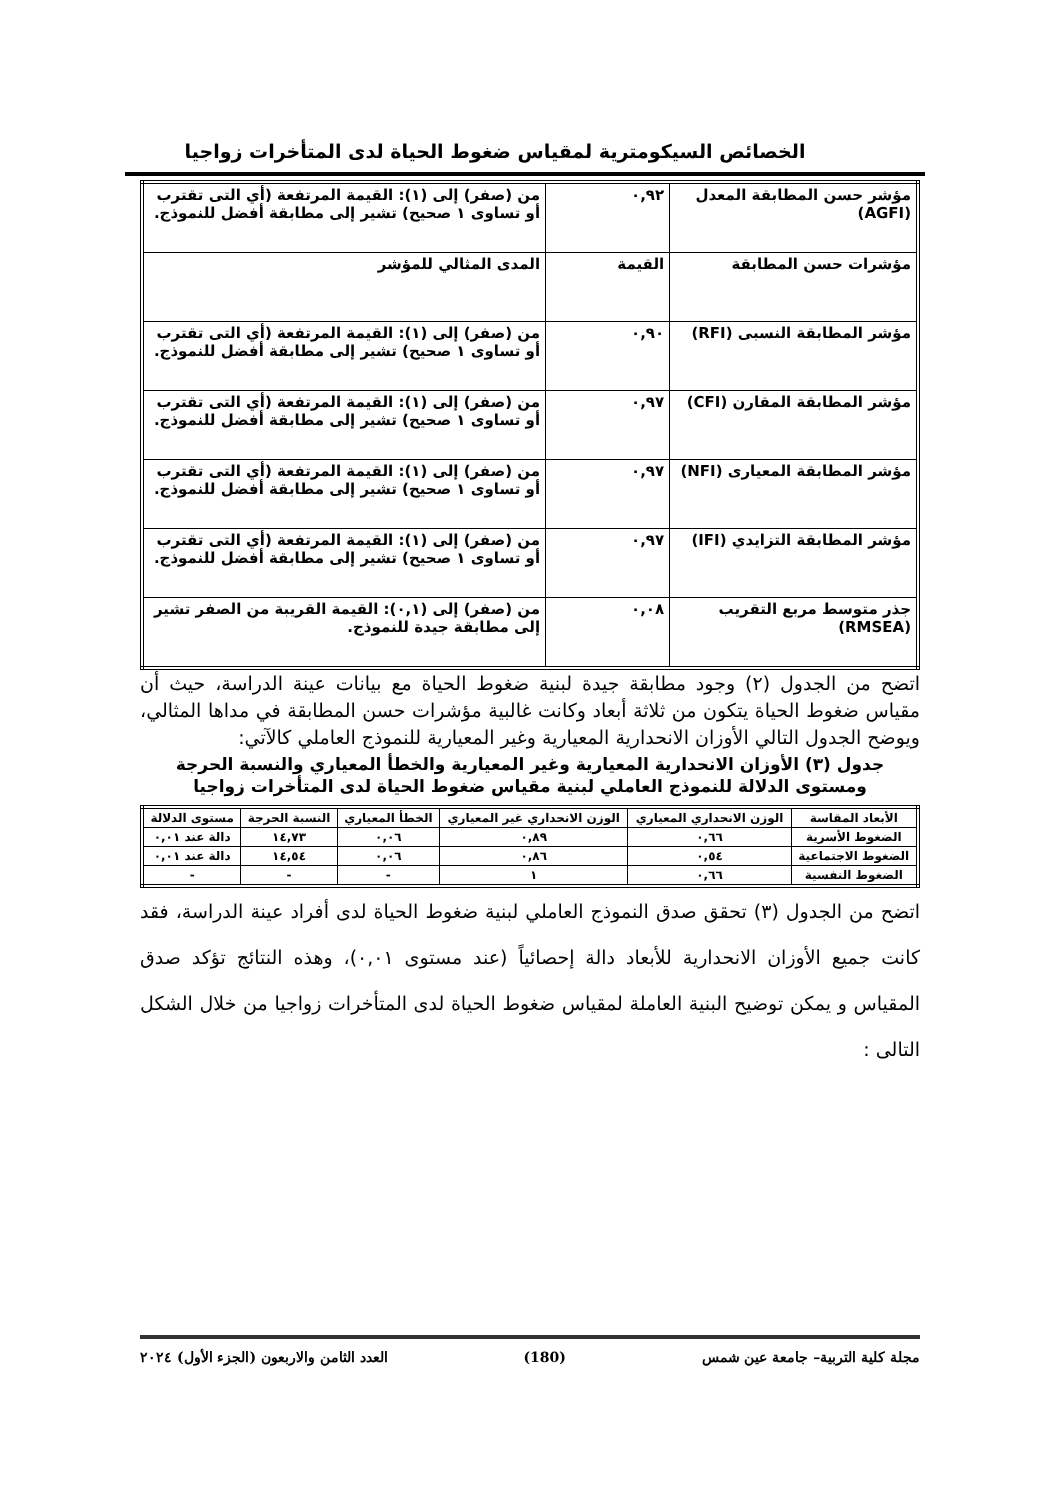الخصائص السيكومترية لمقياس ضغوط الحياة لدى المتأخرات زواجيا
| مؤشر حسن المطابقة المعدل (AGFI) | ٠,٩٢ | من (صفر) إلى (١): القيمة المرتفعة (أي التى تقترب أو تساوى ١ صحيح) تشير إلى مطابقة أفضل للنموذج. |
| مؤشرات حسن المطابقة | القيمة | المدى المثالي للمؤشر |
| مؤشر المطابقة النسبى (RFI) | ٠,٩٠ | من (صفر) إلى (١): القيمة المرتفعة (أي التى تقترب أو تساوى ١ صحيح) تشير إلى مطابقة أفضل للنموذج. |
| مؤشر المطابقة المقارن (CFI) | ٠,٩٧ | من (صفر) إلى (١): القيمة المرتفعة (أي التى تقترب أو تساوى ١ صحيح) تشير إلى مطابقة أفضل للنموذج. |
| مؤشر المطابقة المعيارى (NFI) | ٠,٩٧ | من (صفر) إلى (١): القيمة المرتفعة (أي التى تقترب أو تساوى ١ صحيح) تشير إلى مطابقة أفضل للنموذج. |
| مؤشر المطابقة التزايدي (IFI) | ٠,٩٧ | من (صفر) إلى (١): القيمة المرتفعة (أي التى تقترب أو تساوى ١ صحيح) تشير إلى مطابقة أفضل للنموذج. |
| جذر متوسط مربع التقريب (RMSEA) | ٠,٠٨ | من (صفر) إلى (٠,١): القيمة القريبة من الصفر تشير إلى مطابقة جيدة للنموذج. |
اتضح من الجدول (٢) وجود مطابقة جيدة لبنية ضغوط الحياة مع بيانات عينة الدراسة، حيث أن مقياس ضغوط الحياة يتكون من ثلاثة أبعاد وكانت غالبية مؤشرات حسن المطابقة في مداها المثالي، ويوضح الجدول التالي الأوزان الانحدارية المعيارية وغير المعيارية للنموذج العاملي كالآتي:
جدول (٣) الأوزان الانحدارية المعيارية وغير المعيارية والخطأ المعياري والنسبة الحرجة ومستوى الدلالة للنموذج العاملي لبنية مقياس ضغوط الحياة لدى المتأخرات زواجيا
| الأبعاد المقاسة | الوزن الانحداري المعياري | الوزن الانحداري غير المعياري | الخطأ المعياري | النسبة الحرجة | مستوى الدلالة |
| --- | --- | --- | --- | --- | --- |
| الضغوط الأسرية | ٠,٦٦ | ٠,٨٩ | ٠,٠٦ | ١٤,٧٣ | دالة عند ٠,٠١ |
| الضغوط الاجتماعية | ٠,٥٤ | ٠,٨٦ | ٠,٠٦ | ١٤,٥٤ | دالة عند ٠,٠١ |
| الضغوط النفسية | ٠,٦٦ | ١ | - | - | - |
اتضح من الجدول (٣) تحقق صدق النموذج العاملي لبنية ضغوط الحياة لدى أفراد عينة الدراسة، فقد كانت جميع الأوزان الانحدارية للأبعاد دالة إحصائياً (عند مستوى ٠,٠١)، وهذه النتائج تؤكد صدق المقياس و يمكن توضيح البنية العاملة لمقياس ضغوط الحياة لدى المتأخرات زواجيا من خلال الشكل التالى :
مجلة كلية التربية– جامعة عين شمس (180) العدد الثامن والاربعون (الجزء الأول) ٢٠٢٤